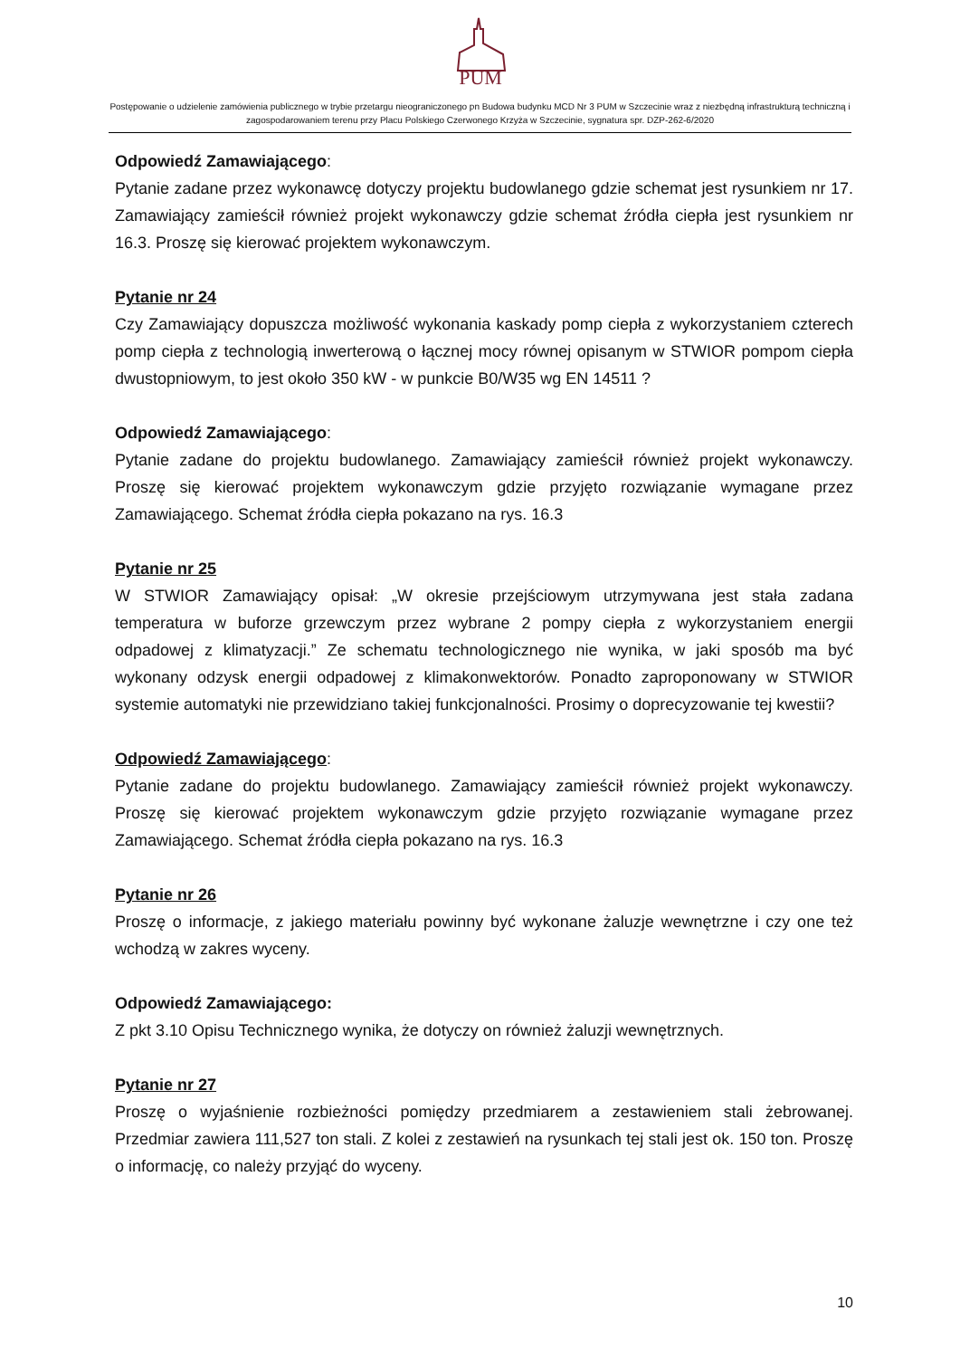PUM
Postępowanie o udzielenie zamówienia publicznego w trybie przetargu nieograniczonego pn Budowa budynku MCD Nr 3 PUM w Szczecinie wraz z niezbędną infrastrukturą techniczną i zagospodarowaniem terenu przy Placu Polskiego Czerwonego Krzyża w Szczecinie, sygnatura spr. DZP-262-6/2020
Odpowiedź Zamawiającego:
Pytanie zadane przez wykonawcę dotyczy projektu budowlanego gdzie schemat jest rysunkiem nr 17. Zamawiający zamieścił również projekt wykonawczy gdzie schemat źródła ciepła jest rysunkiem nr 16.3. Proszę się kierować projektem wykonawczym.
Pytanie nr 24
Czy Zamawiający dopuszcza możliwość wykonania kaskady pomp ciepła z wykorzystaniem czterech pomp ciepła z technologią inwerterową o łącznej mocy równej opisanym w STWIOR pompom ciepła dwustopniowym, to jest około 350 kW - w punkcie B0/W35 wg EN 14511 ?
Odpowiedź Zamawiającego:
Pytanie zadane do projektu budowlanego. Zamawiający zamieścił również projekt wykonawczy. Proszę się kierować projektem wykonawczym gdzie przyjęto rozwiązanie wymagane przez Zamawiającego. Schemat źródła ciepła pokazano na rys. 16.3
Pytanie nr 25
W STWIOR Zamawiający opisał: „W okresie przejściowym utrzymywana jest stała zadana temperatura w buforze grzewczym przez wybrane 2 pompy ciepła z wykorzystaniem energii odpadowej z klimatyzacji.” Ze schematu technologicznego nie wynika, w jaki sposób ma być wykonany odzysk energii odpadowej z klimakonwektorów. Ponadto zaproponowany w STWIOR systemie automatyki nie przewidziano takiej funkcjonalności. Prosimy o doprecyzowanie tej kwestii?
Odpowiedź Zamawiającego:
Pytanie zadane do projektu budowlanego. Zamawiający zamieścił również projekt wykonawczy. Proszę się kierować projektem wykonawczym gdzie przyjęto rozwiązanie wymagane przez Zamawiającego. Schemat źródła ciepła pokazano na rys. 16.3
Pytanie nr 26
Proszę o informacje, z jakiego materiału powinny być wykonane żaluzje wewnętrzne i czy one też wchodzą w zakres wyceny.
Odpowiedź Zamawiającego:
Z pkt 3.10 Opisu Technicznego wynika, że dotyczy on również żaluzji wewnętrznych.
Pytanie nr 27
Proszę o wyjaśnienie rozbieżności pomiędzy przedmiarem a zestawieniem stali żebrowanej. Przedmiar zawiera 111,527 ton stali. Z kolei z zestawień na rysunkach tej stali jest ok. 150 ton. Proszę o informację, co należy przyjąć do wyceny.
10